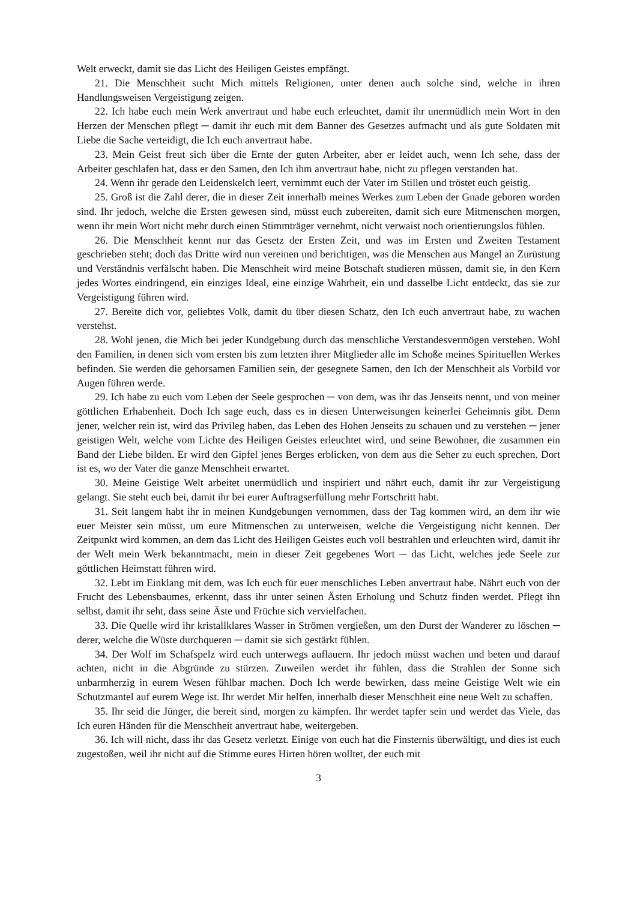Welt erweckt, damit sie das Licht des Heiligen Geistes empfängt.
21. Die Menschheit sucht Mich mittels Religionen, unter denen auch solche sind, welche in ihren Handlungsweisen Vergeistigung zeigen.
22. Ich habe euch mein Werk anvertraut und habe euch erleuchtet, damit ihr unermüdlich mein Wort in den Herzen der Menschen pflegt ─ damit ihr euch mit dem Banner des Gesetzes aufmacht und als gute Soldaten mit Liebe die Sache verteidigt, die Ich euch anvertraut habe.
23. Mein Geist freut sich über die Ernte der guten Arbeiter, aber er leidet auch, wenn Ich sehe, dass der Arbeiter geschlafen hat, dass er den Samen, den Ich ihm anvertraut habe, nicht zu pflegen verstanden hat.
24. Wenn ihr gerade den Leidenskelch leert, vernimmt euch der Vater im Stillen und tröstet euch geistig.
25. Groß ist die Zahl derer, die in dieser Zeit innerhalb meines Werkes zum Leben der Gnade geboren worden sind. Ihr jedoch, welche die Ersten gewesen sind, müsst euch zubereiten, damit sich eure Mitmenschen morgen, wenn ihr mein Wort nicht mehr durch einen Stimmträger vernehmt, nicht verwaist noch orientierungslos fühlen.
26. Die Menschheit kennt nur das Gesetz der Ersten Zeit, und was im Ersten und Zweiten Testament geschrieben steht; doch das Dritte wird nun vereinen und berichtigen, was die Menschen aus Mangel an Zurüstung und Verständnis verfälscht haben. Die Menschheit wird meine Botschaft studieren müssen, damit sie, in den Kern jedes Wortes eindringend, ein einziges Ideal, eine einzige Wahrheit, ein und dasselbe Licht entdeckt, das sie zur Vergeistigung führen wird.
27. Bereite dich vor, geliebtes Volk, damit du über diesen Schatz, den Ich euch anvertraut habe, zu wachen verstehst.
28. Wohl jenen, die Mich bei jeder Kundgebung durch das menschliche Verstandesvermögen verstehen. Wohl den Familien, in denen sich vom ersten bis zum letzten ihrer Mitglieder alle im Schoße meines Spirituellen Werkes befinden. Sie werden die gehorsamen Familien sein, der gesegnete Samen, den Ich der Menschheit als Vorbild vor Augen führen werde.
29. Ich habe zu euch vom Leben der Seele gesprochen ─ von dem, was ihr das Jenseits nennt, und von meiner göttlichen Erhabenheit. Doch Ich sage euch, dass es in diesen Unterweisungen keinerlei Geheimnis gibt. Denn jener, welcher rein ist, wird das Privileg haben, das Leben des Hohen Jenseits zu schauen und zu verstehen ─ jener geistigen Welt, welche vom Lichte des Heiligen Geistes erleuchtet wird, und seine Bewohner, die zusammen ein Band der Liebe bilden. Er wird den Gipfel jenes Berges erblicken, von dem aus die Seher zu euch sprechen. Dort ist es, wo der Vater die ganze Menschheit erwartet.
30. Meine Geistige Welt arbeitet unermüdlich und inspiriert und nährt euch, damit ihr zur Vergeistigung gelangt. Sie steht euch bei, damit ihr bei eurer Auftragserfüllung mehr Fortschritt habt.
31. Seit langem habt ihr in meinen Kundgebungen vernommen, dass der Tag kommen wird, an dem ihr wie euer Meister sein müsst, um eure Mitmenschen zu unterweisen, welche die Vergeistigung nicht kennen. Der Zeitpunkt wird kommen, an dem das Licht des Heiligen Geistes euch voll bestrahlen und erleuchten wird, damit ihr der Welt mein Werk bekanntmacht, mein in dieser Zeit gegebenes Wort ─ das Licht, welches jede Seele zur göttlichen Heimstatt führen wird.
32. Lebt im Einklang mit dem, was Ich euch für euer menschliches Leben anvertraut habe. Nährt euch von der Frucht des Lebensbaumes, erkennt, dass ihr unter seinen Ästen Erholung und Schutz finden werdet. Pflegt ihn selbst, damit ihr seht, dass seine Äste und Früchte sich vervielfachen.
33. Die Quelle wird ihr kristallklares Wasser in Strömen vergießen, um den Durst der Wanderer zu löschen ─ derer, welche die Wüste durchqueren ─ damit sie sich gestärkt fühlen.
34. Der Wolf im Schafspelz wird euch unterwegs auflauern. Ihr jedoch müsst wachen und beten und darauf achten, nicht in die Abgründe zu stürzen. Zuweilen werdet ihr fühlen, dass die Strahlen der Sonne sich unbarmherzig in eurem Wesen fühlbar machen. Doch Ich werde bewirken, dass meine Geistige Welt wie ein Schutzmantel auf eurem Wege ist. Ihr werdet Mir helfen, innerhalb dieser Menschheit eine neue Welt zu schaffen.
35. Ihr seid die Jünger, die bereit sind, morgen zu kämpfen. Ihr werdet tapfer sein und werdet das Viele, das Ich euren Händen für die Menschheit anvertraut habe, weitergeben.
36. Ich will nicht, dass ihr das Gesetz verletzt. Einige von euch hat die Finsternis überwältigt, und dies ist euch zugestoßen, weil ihr nicht auf die Stimme eures Hirten hören wolltet, der euch mit
3